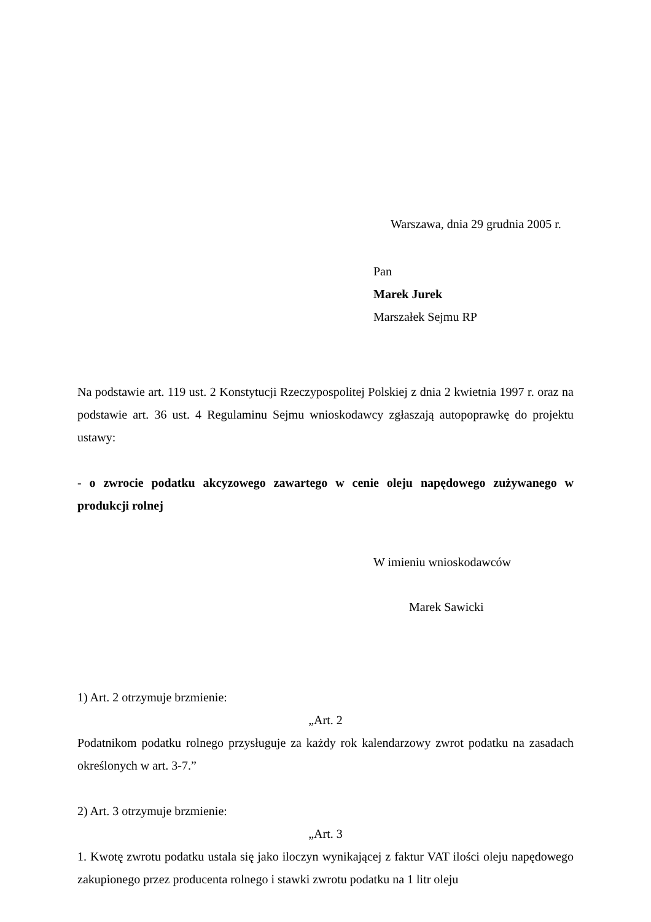Warszawa, dnia 29 grudnia 2005 r.
Pan
Marek Jurek
Marszałek Sejmu RP
Na podstawie art. 119 ust. 2 Konstytucji Rzeczypospolitej Polskiej z dnia 2 kwietnia 1997 r. oraz na podstawie art. 36 ust. 4 Regulaminu Sejmu wnioskodawcy zgłaszają autopoprawkę do projektu ustawy:
- o zwrocie podatku akcyzowego zawartego w cenie oleju napędowego zużywanego w produkcji rolnej
W imieniu wnioskodawców
Marek Sawicki
1) Art. 2 otrzymuje brzmienie:
„Art. 2
Podatnikom podatku rolnego przysługuje za każdy rok kalendarzowy zwrot podatku na zasadach określonych w art. 3-7.”
2) Art. 3 otrzymuje brzmienie:
„Art. 3
1. Kwotę zwrotu podatku ustala się jako iloczyn wynikającej z faktur VAT ilości oleju napędowego zakupionego przez producenta rolnego i stawki zwrotu podatku na 1 litr oleju